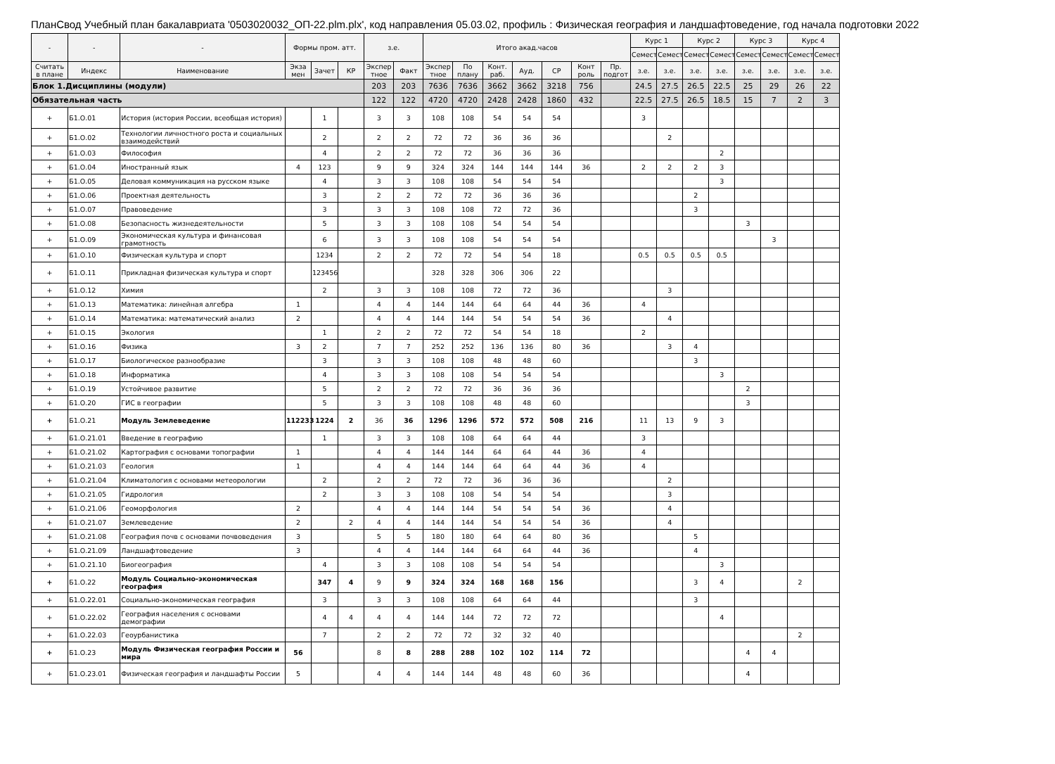ПланСвод Учебный план бакалавриата '0503020032_ОП-22.plm.plx', код направления 05.03.02, профиль : Физическая география и ландшафтоведение, год начала подготовки 2022
| - | - | - | Формы пром. атт. | | | з.е. | | Итого акад.часов | | | | | | | Курс 1 | | Курс 2 | | Курс 3 | | Курс 4 | |
| --- | --- | --- | --- | --- | --- | --- | --- | --- | --- | --- | --- | --- | --- | --- | --- | --- | --- | --- | --- | --- | --- | --- |
| | | | | | | | | | | | | | | | Семест | Семест | Семест | Семест | Семест | Семест | Семест | Семест |
| Считать в плане | Индекс | Наименование | Экза мен | Зачет | КР | Экспер тное | Факт | Экспер тное | По плану | Конт. раб. | Ауд. | СР | Конт роль | Пр. подгот | з.е. | з.е. | з.е. | з.е. | з.е. | з.е. | з.е. | з.е. |
| Блок 1.Дисциплины (модули) | | | | | | 203 | 203 | 7636 | 7636 | 3662 | 3662 | 3218 | 756 | | 24.5 | 27.5 | 26.5 | 22.5 | 25 | 29 | 26 | 22 |
| Обязательная часть | | | | | | 122 | 122 | 4720 | 4720 | 2428 | 2428 | 1860 | 432 | | 22.5 | 27.5 | 26.5 | 18.5 | 15 | 7 | 2 | 3 |
| + | Б1.О.01 | История (история России, всеобщая история) | | 1 | | 3 | 3 | 108 | 108 | 54 | 54 | 54 | | | 3 | | | | | | | |
| + | Б1.О.02 | Технологии личностного роста и социальных взаимодействий | | 2 | | 2 | 2 | 72 | 72 | 36 | 36 | 36 | | | | 2 | | | | | | |
| + | Б1.О.03 | Философия | | 4 | | 2 | 2 | 72 | 72 | 36 | 36 | 36 | | | | | | 2 | | | | |
| + | Б1.О.04 | Иностранный язык | 4 | 123 | | 9 | 9 | 324 | 324 | 144 | 144 | 144 | 36 | | 2 | 2 | 2 | 3 | | | | |
| + | Б1.О.05 | Деловая коммуникация на русском языке | | 4 | | 3 | 3 | 108 | 108 | 54 | 54 | 54 | | | | | | 3 | | | | |
| + | Б1.О.06 | Проектная деятельность | | 3 | | 2 | 2 | 72 | 72 | 36 | 36 | 36 | | | | | 2 | | | | | |
| + | Б1.О.07 | Правоведение | | 3 | | 3 | 3 | 108 | 108 | 72 | 72 | 36 | | | | | 3 | | | | | |
| + | Б1.О.08 | Безопасность жизнедеятельности | | 5 | | 3 | 3 | 108 | 108 | 54 | 54 | 54 | | | | | | | 3 | | | |
| + | Б1.О.09 | Экономическая культура и финансовая грамотность | | 6 | | 3 | 3 | 108 | 108 | 54 | 54 | 54 | | | | | | | | 3 | | |
| + | Б1.О.10 | Физическая культура и спорт | | 1234 | | 2 | 2 | 72 | 72 | 54 | 54 | 18 | | | 0.5 | 0.5 | 0.5 | 0.5 | | | | |
| + | Б1.О.11 | Прикладная физическая культура и спорт | | 123456 | | | | 328 | 328 | 306 | 306 | 22 | | | | | | | | | | |
| + | Б1.О.12 | Химия | | 2 | | 3 | 3 | 108 | 108 | 72 | 72 | 36 | | | | 3 | | | | | | |
| + | Б1.О.13 | Математика: линейная алгебра | 1 | | | 4 | 4 | 144 | 144 | 64 | 64 | 44 | 36 | | 4 | | | | | | | |
| + | Б1.О.14 | Математика: математический анализ | 2 | | | 4 | 4 | 144 | 144 | 54 | 54 | 54 | 36 | | | 4 | | | | | | |
| + | Б1.О.15 | Экология | | 1 | | 2 | 2 | 72 | 72 | 54 | 54 | 18 | | | 2 | | | | | | | |
| + | Б1.О.16 | Физика | 3 | 2 | | 7 | 7 | 252 | 252 | 136 | 136 | 80 | 36 | | | 3 | 4 | | | | | |
| + | Б1.О.17 | Биологическое разнообразие | | 3 | | 3 | 3 | 108 | 108 | 48 | 48 | 60 | | | | | 3 | | | | | |
| + | Б1.О.18 | Информатика | | 4 | | 3 | 3 | 108 | 108 | 54 | 54 | 54 | | | | | | 3 | | | | |
| + | Б1.О.19 | Устойчивое развитие | | 5 | | 2 | 2 | 72 | 72 | 36 | 36 | 36 | | | | | | | 2 | | | |
| + | Б1.О.20 | ГИС в географии | | 5 | | 3 | 3 | 108 | 108 | 48 | 48 | 60 | | | | | | | 3 | | | |
| + | Б1.О.21 | Модуль Землеведение | 112233 | 1224 | 2 | 36 | 36 | 1296 | 1296 | 572 | 572 | 508 | 216 | | 11 | 13 | 9 | 3 | | | | |
| + | Б1.О.21.01 | Введение в географию | | 1 | | 3 | 3 | 108 | 108 | 64 | 64 | 44 | | | 3 | | | | | | | |
| + | Б1.О.21.02 | Картография с основами топографии | 1 | | | 4 | 4 | 144 | 144 | 64 | 64 | 44 | 36 | | 4 | | | | | | | |
| + | Б1.О.21.03 | Геология | 1 | | | 4 | 4 | 144 | 144 | 64 | 64 | 44 | 36 | | 4 | | | | | | | |
| + | Б1.О.21.04 | Климатология с основами метеорологии | | 2 | | 2 | 2 | 72 | 72 | 36 | 36 | 36 | | | | 2 | | | | | | |
| + | Б1.О.21.05 | Гидрология | | 2 | | 3 | 3 | 108 | 108 | 54 | 54 | 54 | | | | 3 | | | | | | |
| + | Б1.О.21.06 | Геоморфология | 2 | | | 4 | 4 | 144 | 144 | 54 | 54 | 54 | 36 | | | 4 | | | | | | |
| + | Б1.О.21.07 | Землеведение | 2 | | 2 | 4 | 4 | 144 | 144 | 54 | 54 | 54 | 36 | | | 4 | | | | | | |
| + | Б1.О.21.08 | География почв с основами почвоведения | 3 | | | 5 | 5 | 180 | 180 | 64 | 64 | 80 | 36 | | | | 5 | | | | | |
| + | Б1.О.21.09 | Ландшафтоведение | 3 | | | 4 | 4 | 144 | 144 | 64 | 64 | 44 | 36 | | | | 4 | | | | | |
| + | Б1.О.21.10 | Биогеография | | 4 | | 3 | 3 | 108 | 108 | 54 | 54 | 54 | | | | | | 3 | | | | |
| + | Б1.О.22 | Модуль Социально-экономическая география | | 347 | 4 | 9 | 9 | 324 | 324 | 168 | 168 | 156 | | | | | 3 | 4 | | | 2 | |
| + | Б1.О.22.01 | Социально-экономическая география | | 3 | | 3 | 3 | 108 | 108 | 64 | 64 | 44 | | | | | 3 | | | | | |
| + | Б1.О.22.02 | География населения с основами демографии | | 4 | 4 | 4 | 4 | 144 | 144 | 72 | 72 | 72 | | | | | | 4 | | | | |
| + | Б1.О.22.03 | Геоурбанистика | | 7 | | 2 | 2 | 72 | 72 | 32 | 32 | 40 | | | | | | | | | 2 | |
| + | Б1.О.23 | Модуль Физическая география России и мира | 56 | | | 8 | 8 | 288 | 288 | 102 | 102 | 114 | 72 | | | | | | 4 | 4 | | |
| + | Б1.О.23.01 | Физическая география и ландшафты России | 5 | | | 4 | 4 | 144 | 144 | 48 | 48 | 60 | 36 | | | | | | 4 | | | |